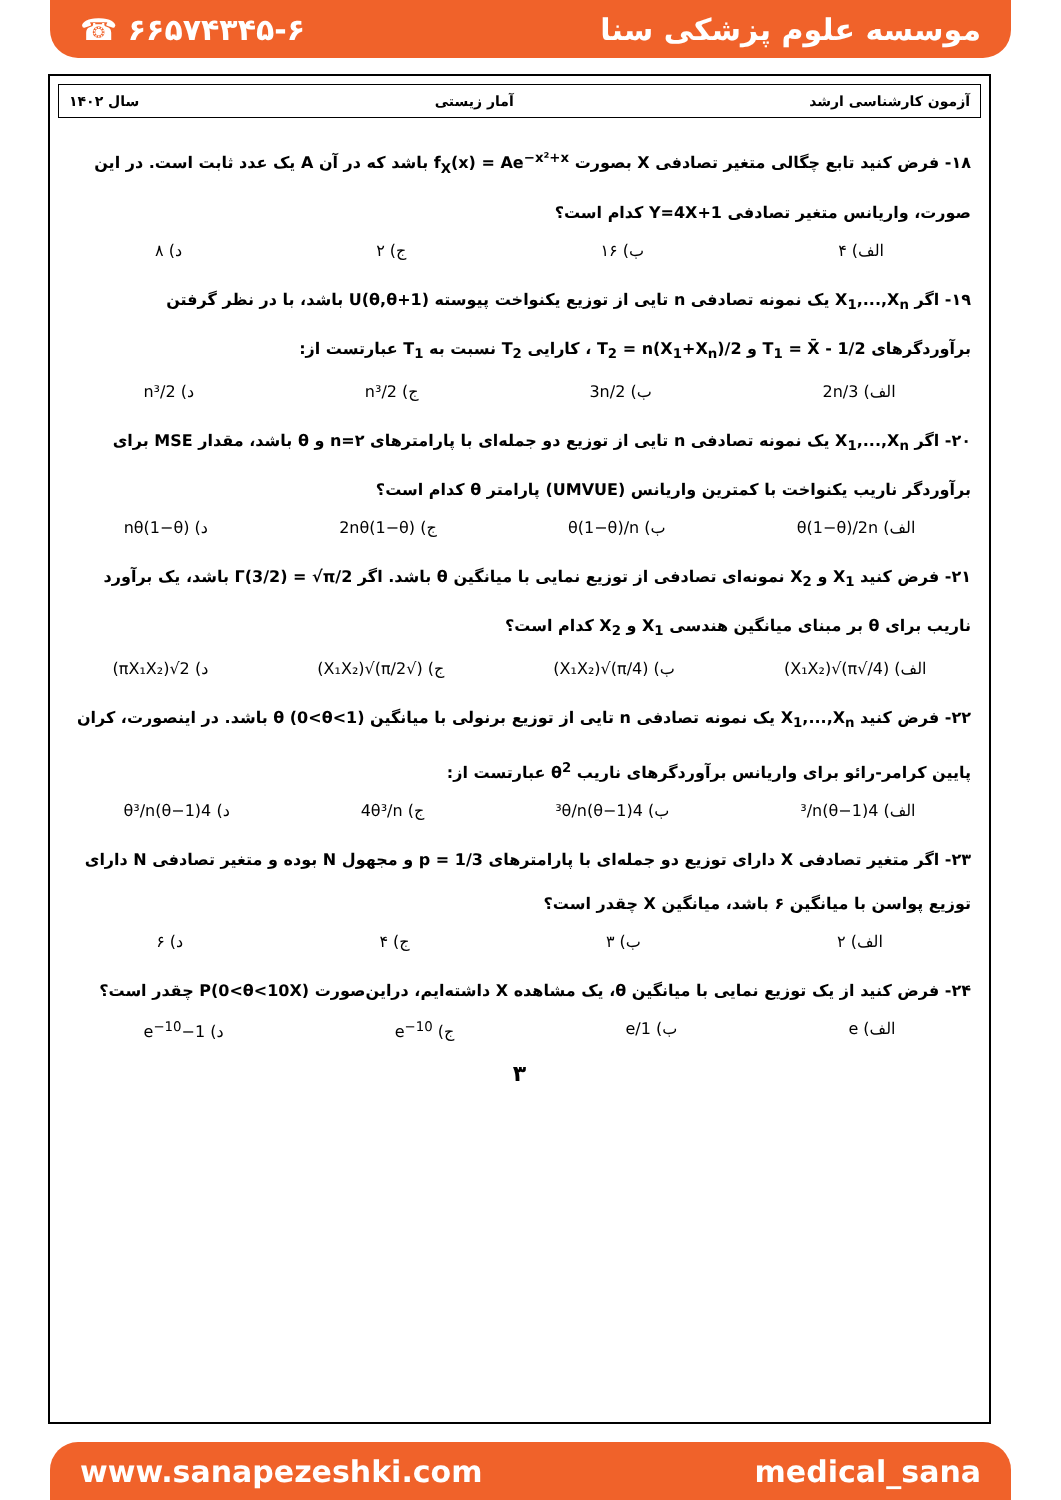☎ ۶۶۵۷۴۳۴۵-۶ موسسه علوم پزشکی سنا
آزمون کارشناسی ارشد آمار زیستی سال ۱۴۰۲
۱۸- فرض کنید تابع چگالی متغیر تصادفی X بصورت f<sub>X</sub>(x) = Ae<sup>−x²+x</sup> باشد که در آن A یک عدد ثابت است. در این صورت، واریانس متغیر تصادفی Y=4X+1 کدام است؟
الف) ۴ ب) ۱۶ ج) ۲ د) ۸
۱۹- اگر X<sub>1</sub>,...,X<sub>n</sub> یک نمونه تصادفی n تایی از توزیع یکنواخت پیوسته U(θ,θ+1) باشد، با در نظر گرفتن برآوردگرهای T<sub>1</sub> = X̄ - 1/2 و T<sub>2</sub> = n(X<sub>1</sub>+X<sub>n</sub>)/2 ، کارایی T<sub>2</sub> نسبت به T<sub>1</sub> عبارتست از:
الف) 2n/3 ب) 3n/2 ج) 2/n³ د) n³/2
۲۰- اگر X<sub>1</sub>,...,X<sub>n</sub> یک نمونه تصادفی n تایی از توزیع دو جمله‌ای با پارامترهای n=۲ و θ باشد، مقدار MSE برای برآوردگر ناریب یکنواخت با کمترین واریانس (UMVUE) پارامتر θ کدام است؟
الف) θ(1−θ)/2n ب) θ(1−θ)/n ج) 2nθ(1−θ) د) nθ(1−θ)
۲۱- فرض کنید X<sub>1</sub> و X<sub>2</sub> نمونه‌ای تصادفی از توزیع نمایی با میانگین θ باشد. اگر Γ(3/2) = √π/2 باشد، یک برآورد ناریب برای θ بر مبنای میانگین هندسی X<sub>1</sub> و X<sub>2</sub> کدام است؟
الف) (4/√π)√(X₁X₂) ب) (4/π)√(X₁X₂) ج) (√π/2)√(X₁X₂) د) 2√(πX₁X₂)
۲۲- فرض کنید X<sub>1</sub>,...,X<sub>n</sub> یک نمونه تصادفی n تایی از توزیع برنولی با میانگین θ (0<θ<1) باشد. در اینصورت، کران پایین کرامر-رائو برای واریانس برآوردگرهای ناریب θ<sup>2</sup> عبارتست از:
الف) 4(1−θ)³/n ب) 4(1−θ)³θ/n ج) 4θ³/n د) 4(1−θ)θ³/n
۲۳- اگر متغیر تصادفی X دارای توزیع دو جمله‌ای با پارامترهای p = 1/3 و مجهول N بوده و متغیر تصادفی N دارای توزیع پواسن با میانگین ۶ باشد، میانگین X چقدر است؟
الف) ۲ ب) ۳ ج) ۴ د) ۶
۲۴- فرض کنید از یک توزیع نمایی با میانگین θ، یک مشاهده X داشته‌ایم، دراین‌صورت P(0<θ<10X) چقدر است؟
الف) e ب) 1/e ج) e<sup>−10</sup> د) 1−e<sup>−10</sup>
۳
www.sanapezeshki.com medical_sana